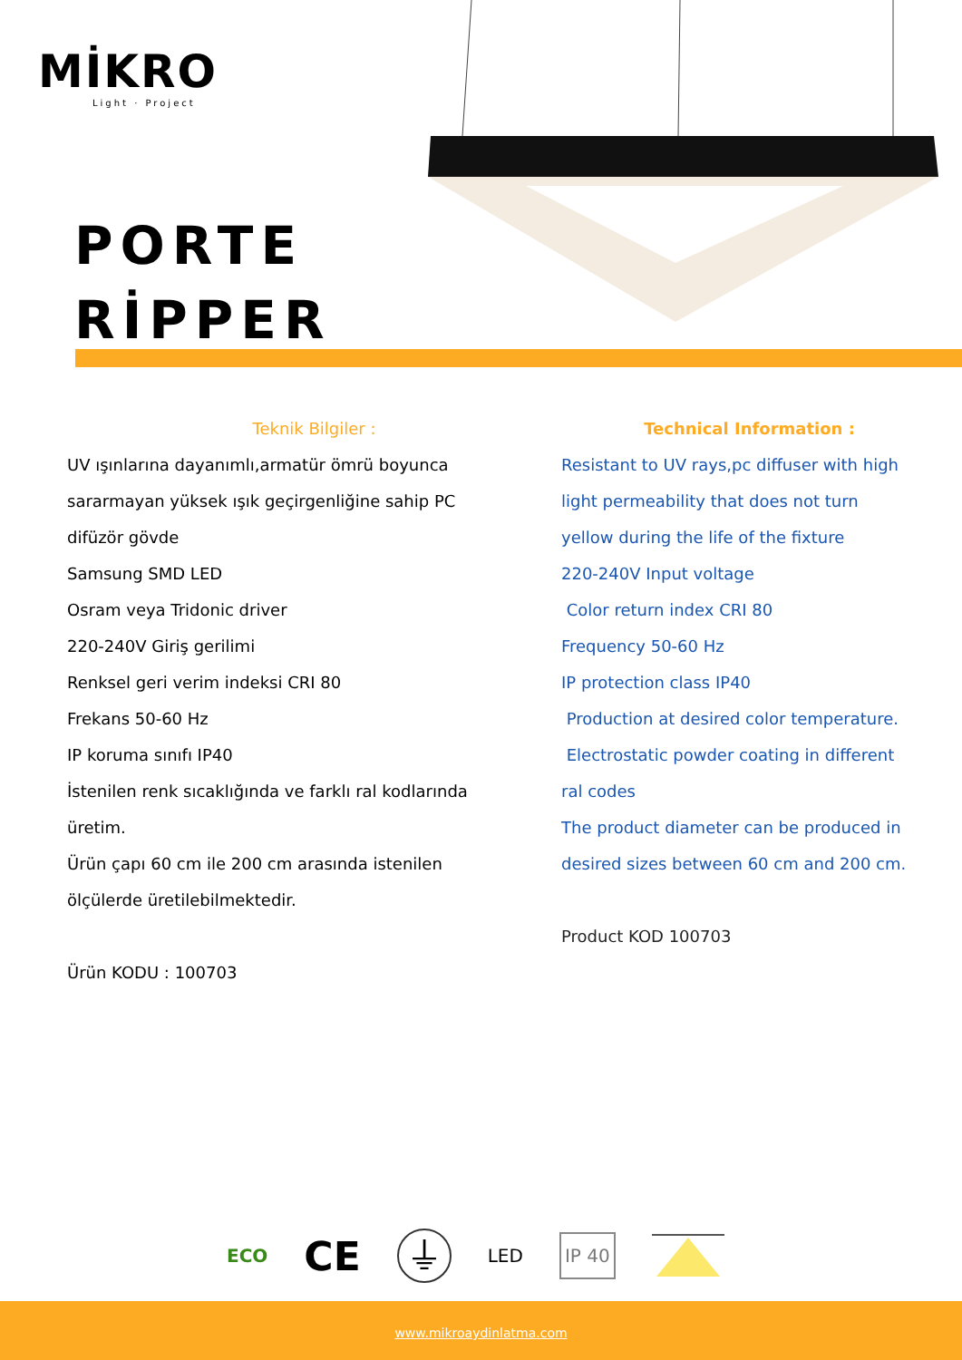MİKRO
Light · Project
PORTE
RİPPER
Teknik Bilgiler :
UV ışınlarına dayanımlı,armatür ömrü boyunca
sararmayan yüksek ışık geçirgenliğine sahip PC
difüzör gövde
Samsung SMD LED
Osram veya Tridonic driver
220-240V Giriş gerilimi
Renksel geri verim indeksi CRI 80
Frekans 50-60 Hz
IP koruma sınıfı IP40
İstenilen renk sıcaklığında ve farklı ral kodlarında
üretim.
Ürün çapı 60 cm ile 200 cm arasında istenilen
ölçülerde üretilebilmektedir.
Ürün KODU : 100703
Technical Information :
Resistant to UV rays,pc diffuser with high
light permeability that does not turn
yellow during the life of the fixture
220-240V Input voltage
Color return index CRI 80
Frequency 50-60 Hz
IP protection class IP40
Production at desired color temperature.
Electrostatic powder coating in different
ral codes
The product diameter can be produced in
desired sizes between 60 cm and 200 cm.
Product KOD 100703
ECO CE ⏚ LED IP 40
www.mikroaydinlatma.com